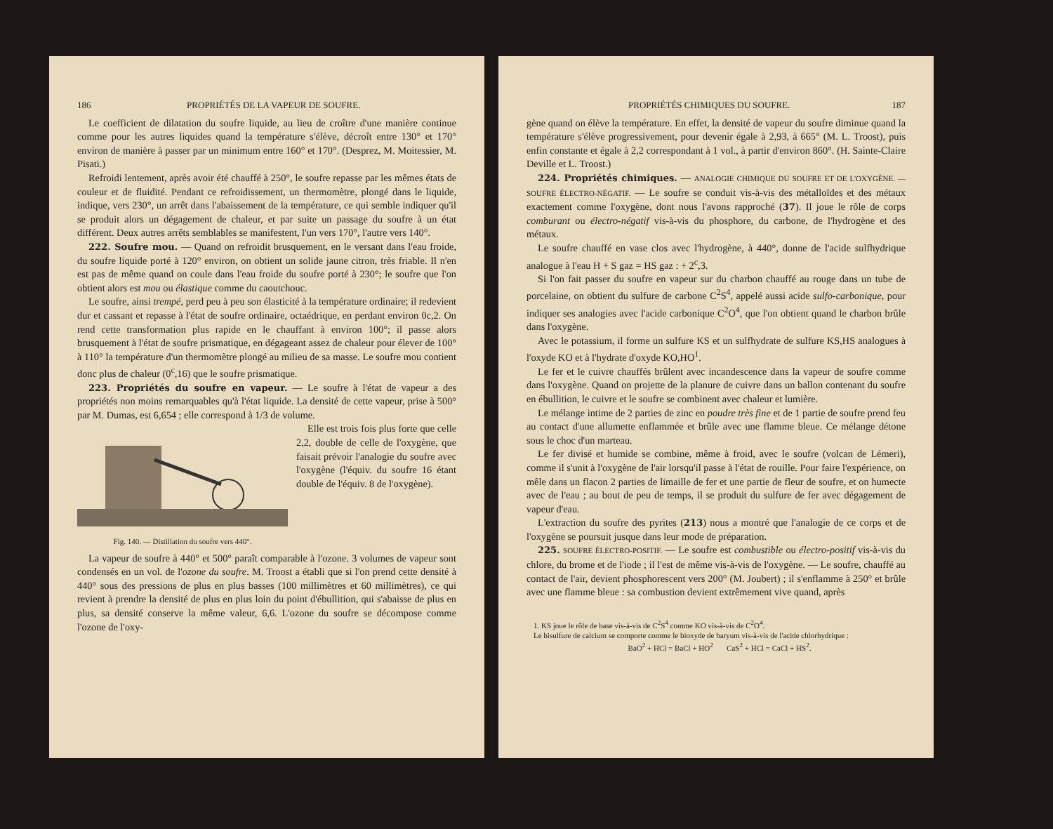186 PROPRIÉTÉS DE LA VAPEUR DE SOUFRE.
Le coefficient de dilatation du soufre liquide, au lieu de croître d'une manière continue comme pour les autres liquides quand la température s'élève, décroît entre 130° et 170° environ de manière à passer par un minimum entre 160° et 170°. (Desprez, M. Moitessier, M. Pisati.)
Refroidi lentement, après avoir été chauffé à 250°, le soufre repasse par les mêmes états de couleur et de fluidité. Pendant ce refroidissement, un thermomètre, plongé dans le liquide, indique, vers 230°, un arrêt dans l'abaissement de la température, ce qui semble indiquer qu'il se produit alors un dégagement de chaleur, et par suite un passage du soufre à un état différent. Deux autres arrêts semblables se manifestent, l'un vers 170°, l'autre vers 140°.
222. Soufre mou. — Quand on refroidit brusquement, en le versant dans l'eau froide, du soufre liquide porté à 120° environ, on obtient un solide jaune citron, très friable. Il n'en est pas de même quand on coule dans l'eau froide du soufre porté à 230°; le soufre que l'on obtient alors est mou ou élastique comme du caoutchouc.
Le soufre, ainsi trempé, perd peu à peu son élasticité à la température ordinaire; il redevient dur et cassant et repasse à l'état de soufre ordinaire, octaédrique, en perdant environ 0c,2. On rend cette transformation plus rapide en le chauffant à environ 100°; il passe alors brusquement à l'état de soufre prismatique, en dégageant assez de chaleur pour élever de 100° à 110° la température d'un thermomètre plongé au milieu de sa masse. Le soufre mou contient donc plus de chaleur (0<sup>c</sup>,16) que le soufre prismatique.
223. Propriétés du soufre en vapeur. — Le soufre à l'état de vapeur a des propriétés non moins remarquables qu'à l'état liquide. La densité de cette vapeur, prise à 500° par M. Dumas, est 6,654 ; elle correspond à 1/3 de volume.
Fig. 140. — Distillation du soufre vers 440°.
Elle est trois fois plus forte que celle 2,2, double de celle de l'oxygène, que faisait prévoir l'analogie du soufre avec l'oxygène (l'équiv. du soufre 16 étant double de l'équiv. 8 de l'oxygène).
La vapeur de soufre à 440° et 500° paraît comparable à l'ozone. 3 volumes de vapeur sont condensés en un vol. de l'ozone du soufre. M. Troost a établi que si l'on prend cette densité à 440° sous des pressions de plus en plus basses (100 millimètres et 60 millimètres), ce qui revient à prendre la densité de plus en plus loin du point d'ébullition, qui s'abaisse de plus en plus, sa densité conserve la même valeur, 6,6. L'ozone du soufre se décompose comme l'ozone de l'oxy-
PROPRIÉTÉS CHIMIQUES DU SOUFRE. 187
gène quand on élève la température. En effet, la densité de vapeur du soufre diminue quand la température s'élève progressivement, pour devenir égale à 2,93, à 665° (M. L. Troost), puis enfin constante et égale à 2,2 correspondant à 1 vol., à partir d'environ 860°. (H. Sainte-Claire Deville et L. Troost.)
224. Propriétés chimiques. — ANALOGIE CHIMIQUE DU SOUFRE ET DE L'OXYGÈNE. — SOUFRE ÉLECTRO-NÉGATIF. — Le soufre se conduit vis-à-vis des métalloïdes et des métaux exactement comme l'oxygène, dont nous l'avons rapproché (37). Il joue le rôle de corps comburant ou électro-négatif vis-à-vis du phosphore, du carbone, de l'hydrogène et des métaux.
Le soufre chauffé en vase clos avec l'hydrogène, à 440°, donne de l'acide sulfhydrique analogue à l'eau H + S gaz = HS gaz : + 2<sup>c</sup>,3.
Si l'on fait passer du soufre en vapeur sur du charbon chauffé au rouge dans un tube de porcelaine, on obtient du sulfure de carbone C<sup>2</sup>S<sup>4</sup>, appelé aussi acide sulfo-carbonique, pour indiquer ses analogies avec l'acide carbonique C<sup>2</sup>O<sup>4</sup>, que l'on obtient quand le charbon brûle dans l'oxygène.
Avec le potassium, il forme un sulfure KS et un sulfhydrate de sulfure KS,HS analogues à l'oxyde KO et à l'hydrate d'oxyde KO,HO<sup>1</sup>.
Le fer et le cuivre chauffés brûlent avec incandescence dans la vapeur de soufre comme dans l'oxygène. Quand on projette de la planure de cuivre dans un ballon contenant du soufre en ébullition, le cuivre et le soufre se combinent avec chaleur et lumière.
Le mélange intime de 2 parties de zinc en poudre très fine et de 1 partie de soufre prend feu au contact d'une allumette enflammée et brûle avec une flamme bleue. Ce mélange détone sous le choc d'un marteau.
Le fer divisé et humide se combine, même à froid, avec le soufre (volcan de Lémeri), comme il s'unit à l'oxygène de l'air lorsqu'il passe à l'état de rouille. Pour faire l'expérience, on mêle dans un flacon 2 parties de limaille de fer et une partie de fleur de soufre, et on humecte avec de l'eau ; au bout de peu de temps, il se produit du sulfure de fer avec dégagement de vapeur d'eau.
L'extraction du soufre des pyrites (213) nous a montré que l'analogie de ce corps et de l'oxygène se poursuit jusque dans leur mode de préparation.
225. SOUFRE ÉLECTRO-POSITIF. — Le soufre est combustible ou électro-positif vis-à-vis du chlore, du brome et de l'iode ; il l'est de même vis-à-vis de l'oxygène. — Le soufre, chauffé au contact de l'air, devient phosphorescent vers 200° (M. Joubert) ; il s'enflamme à 250° et brûle avec une flamme bleue : sa combustion devient extrêmement vive quand, après
1. KS joue le rôle de base vis-à-vis de C<sup>2</sup>S<sup>4</sup> comme KO vis-à-vis de C<sup>2</sup>O<sup>4</sup>.
Le bisulfure de calcium se comporte comme le bioxyde de baryum vis-à-vis de l'acide chlorhydrique :
BaO<sup>2</sup> + HCl = BaCl + HO<sup>2</sup> CaS<sup>2</sup> + HCl = CaCl + HS<sup>2</sup>.